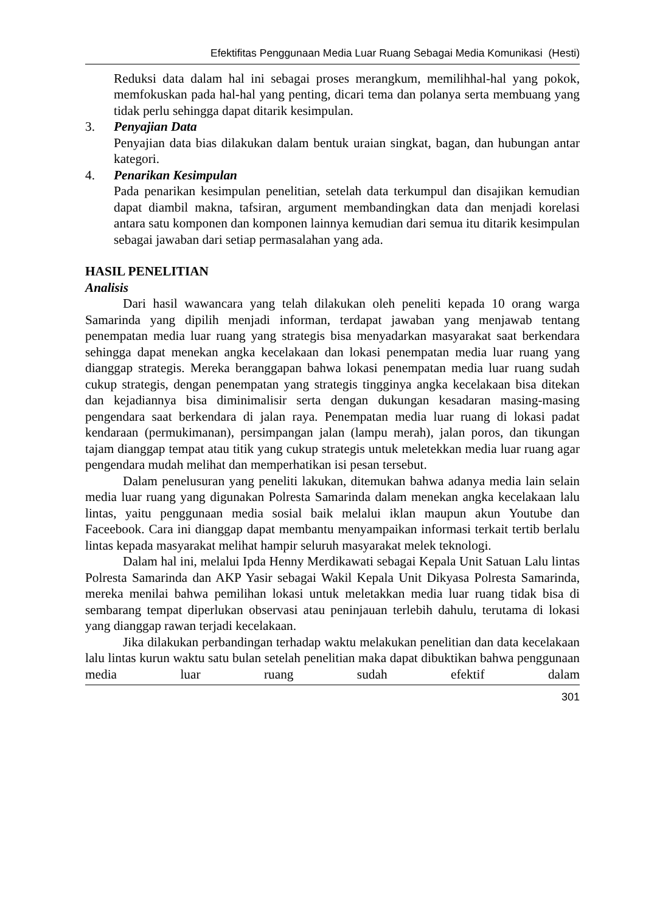Efektifitas Penggunaan Media Luar Ruang Sebagai Media Komunikasi (Hesti)
Reduksi data dalam hal ini sebagai proses merangkum, memilihhal-hal yang pokok, memfokuskan pada hal-hal yang penting, dicari tema dan polanya serta membuang yang tidak perlu sehingga dapat ditarik kesimpulan.
3. Penyajian Data
Penyajian data bias dilakukan dalam bentuk uraian singkat, bagan, dan hubungan antar kategori.
4. Penarikan Kesimpulan
Pada penarikan kesimpulan penelitian, setelah data terkumpul dan disajikan kemudian dapat diambil makna, tafsiran, argument membandingkan data dan menjadi korelasi antara satu komponen dan komponen lainnya kemudian dari semua itu ditarik kesimpulan sebagai jawaban dari setiap permasalahan yang ada.
HASIL PENELITIAN
Analisis
Dari hasil wawancara yang telah dilakukan oleh peneliti kepada 10 orang warga Samarinda yang dipilih menjadi informan, terdapat jawaban yang menjawab tentang penempatan media luar ruang yang strategis bisa menyadarkan masyarakat saat berkendara sehingga dapat menekan angka kecelakaan dan lokasi penempatan media luar ruang yang dianggap strategis. Mereka beranggapan bahwa lokasi penempatan media luar ruang sudah cukup strategis, dengan penempatan yang strategis tingginya angka kecelakaan bisa ditekan dan kejadiannya bisa diminimalisir serta dengan dukungan kesadaran masing-masing pengendara saat berkendara di jalan raya. Penempatan media luar ruang di lokasi padat kendaraan (permukimanan), persimpangan jalan (lampu merah), jalan poros, dan tikungan tajam dianggap tempat atau titik yang cukup strategis untuk meletekkan media luar ruang agar pengendara mudah melihat dan memperhatikan isi pesan tersebut.
Dalam penelusuran yang peneliti lakukan, ditemukan bahwa adanya media lain selain media luar ruang yang digunakan Polresta Samarinda dalam menekan angka kecelakaan lalu lintas, yaitu penggunaan media sosial baik melalui iklan maupun akun Youtube dan Faceebook. Cara ini dianggap dapat membantu menyampaikan informasi terkait tertib berlalu lintas kepada masyarakat melihat hampir seluruh masyarakat melek teknologi.
Dalam hal ini, melalui Ipda Henny Merdikawati sebagai Kepala Unit Satuan Lalu lintas Polresta Samarinda dan AKP Yasir sebagai Wakil Kepala Unit Dikyasa Polresta Samarinda, mereka menilai bahwa pemilihan lokasi untuk meletakkan media luar ruang tidak bisa di sembarang tempat diperlukan observasi atau peninjauan terlebih dahulu, terutama di lokasi yang dianggap rawan terjadi kecelakaan.
Jika dilakukan perbandingan terhadap waktu melakukan penelitian dan data kecelakaan lalu lintas kurun waktu satu bulan setelah penelitian maka dapat dibuktikan bahwa penggunaan media luar ruang sudah efektif dalam
301